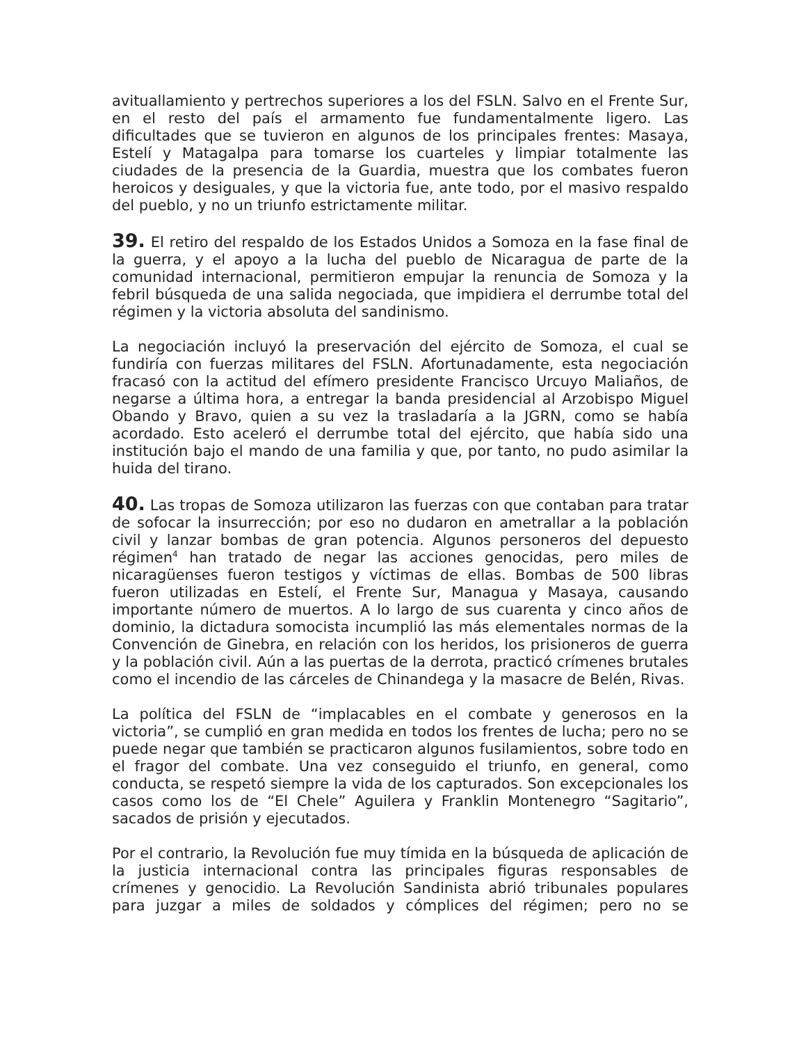avituallamiento y pertrechos superiores a los del FSLN. Salvo en el Frente Sur, en el resto del país el armamento fue fundamentalmente ligero. Las dificultades que se tuvieron en algunos de los principales frentes: Masaya, Estelí y Matagalpa para tomarse los cuarteles y limpiar totalmente las ciudades de la presencia de la Guardia, muestra que los combates fueron heroicos y desiguales, y que la victoria fue, ante todo, por el masivo respaldo del pueblo, y no un triunfo estrictamente militar.
39. El retiro del respaldo de los Estados Unidos a Somoza en la fase final de la guerra, y el apoyo a la lucha del pueblo de Nicaragua de parte de la comunidad internacional, permitieron empujar la renuncia de Somoza y la febril búsqueda de una salida negociada, que impidiera el derrumbe total del régimen y la victoria absoluta del sandinismo.
La negociación incluyó la preservación del ejército de Somoza, el cual se fundiría con fuerzas militares del FSLN. Afortunadamente, esta negociación fracasó con la actitud del efímero presidente Francisco Urcuyo Maliaños, de negarse a última hora, a entregar la banda presidencial al Arzobispo Miguel Obando y Bravo, quien a su vez la trasladaría a la JGRN, como se había acordado. Esto aceleró el derrumbe total del ejército, que había sido una institución bajo el mando de una familia y que, por tanto, no pudo asimilar la huida del tirano.
40. Las tropas de Somoza utilizaron las fuerzas con que contaban para tratar de sofocar la insurrección; por eso no dudaron en ametrallar a la población civil y lanzar bombas de gran potencia. Algunos personeros del depuesto régimen<sup>4</sup> han tratado de negar las acciones genocidas, pero miles de nicaragüenses fueron testigos y víctimas de ellas. Bombas de 500 libras fueron utilizadas en Estelí, el Frente Sur, Managua y Masaya, causando importante número de muertos. A lo largo de sus cuarenta y cinco años de dominio, la dictadura somocista incumplió las más elementales normas de la Convención de Ginebra, en relación con los heridos, los prisioneros de guerra y la población civil. Aún a las puertas de la derrota, practicó crímenes brutales como el incendio de las cárceles de Chinandega y la masacre de Belén, Rivas.
La política del FSLN de “implacables en el combate y generosos en la victoria”, se cumplió en gran medida en todos los frentes de lucha; pero no se puede negar que también se practicaron algunos fusilamientos, sobre todo en el fragor del combate. Una vez conseguido el triunfo, en general, como conducta, se respetó siempre la vida de los capturados. Son excepcionales los casos como los de “El Chele” Aguilera y Franklin Montenegro “Sagitario”, sacados de prisión y ejecutados.
Por el contrario, la Revolución fue muy tímida en la búsqueda de aplicación de la justicia internacional contra las principales figuras responsables de crímenes y genocidio. La Revolución Sandinista abrió tribunales populares para juzgar a miles de soldados y cómplices del régimen; pero no se